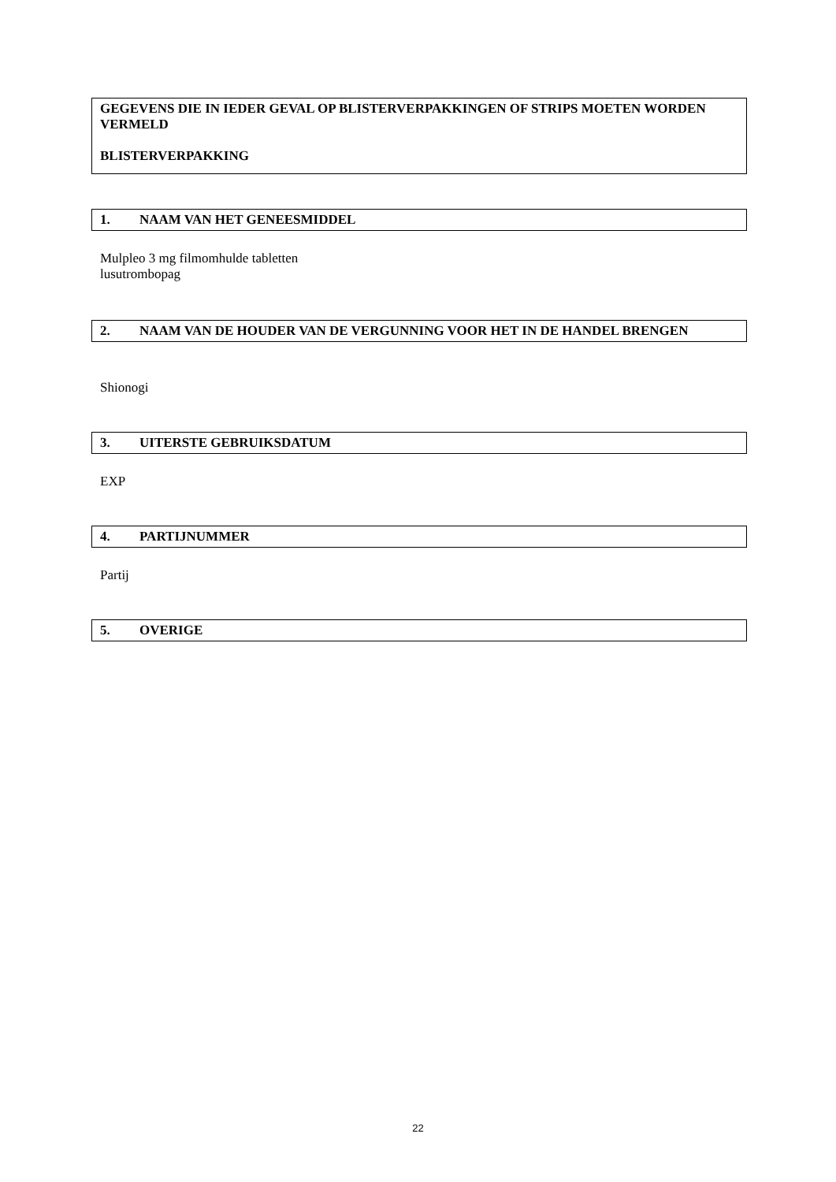GEGEVENS DIE IN IEDER GEVAL OP BLISTERVERPAKKINGEN OF STRIPS MOETEN WORDEN VERMELD
BLISTERVERPAKKING
1. NAAM VAN HET GENEESMIDDEL
Mulpleo 3 mg filmomhulde tabletten
lusutrombopag
2. NAAM VAN DE HOUDER VAN DE VERGUNNING VOOR HET IN DE HANDEL BRENGEN
Shionogi
3. UITERSTE GEBRUIKSDATUM
EXP
4. PARTIJNUMMER
Partij
5. OVERIGE
22